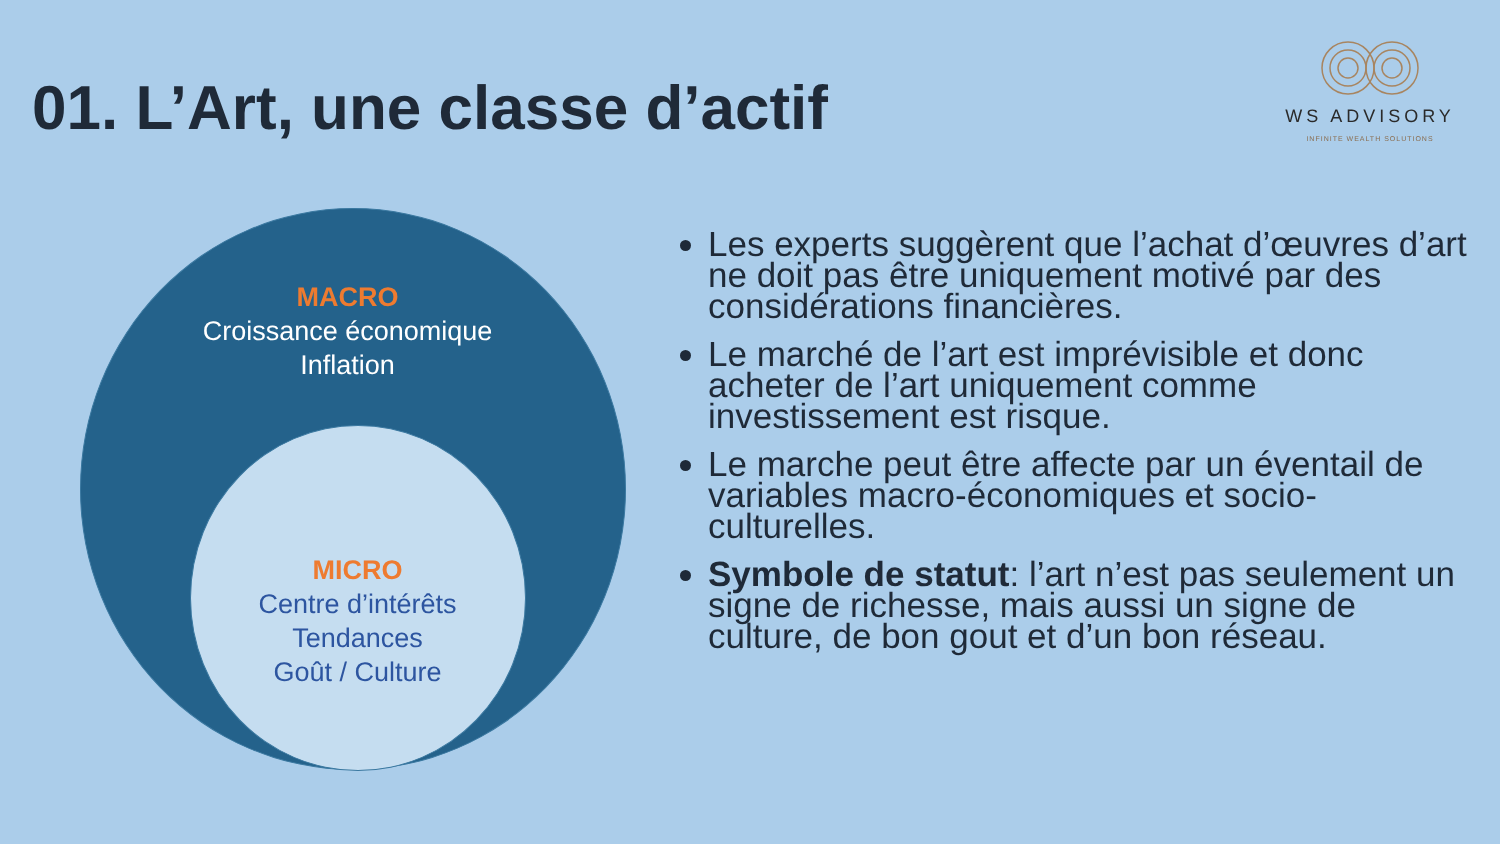01. L’Art, une classe d’actif
WS ADVISORY
INFINITE WEALTH SOLUTIONS
MACRO
Croissance économique
Inflation
MICRO
Centre d’intérêts
Tendances
Goût / Culture
Les experts suggèrent que l’achat d’œuvres d’art ne doit pas être uniquement motivé par des considérations financières.
Le marché de l’art est imprévisible et donc acheter de l’art uniquement comme investissement est risque.
Le marche peut être affecte par un éventail de variables macro-économiques et socio-culturelles.
Symbole de statut: l’art n’est pas seulement un signe de richesse, mais aussi un signe de culture, de bon gout et d’un bon réseau.